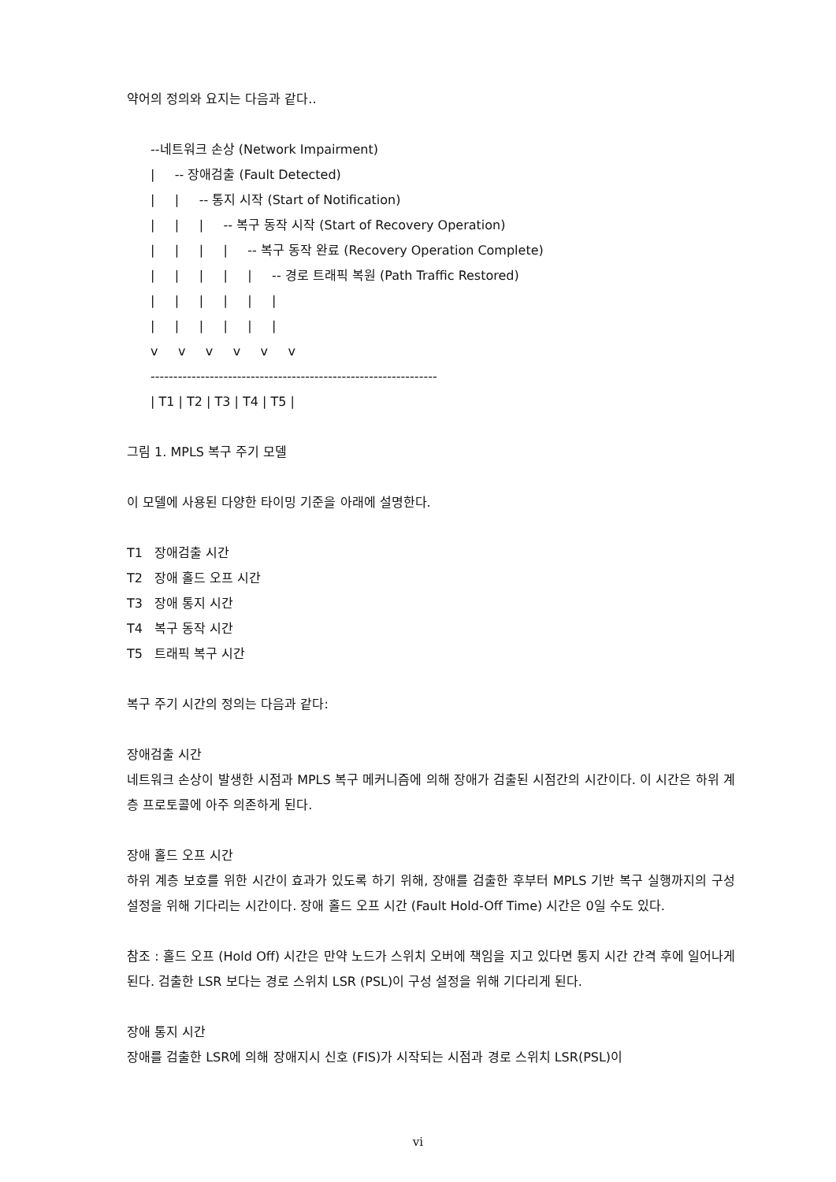약어의 정의와 요지는 다음과 같다..
--네트워크 손상 (Network Impairment)
|     -- 장애검출 (Fault Detected)
|     |     -- 통지 시작 (Start of Notification)
|     |     |     -- 복구 동작 시작 (Start of Recovery Operation)
|     |     |     |     -- 복구 동작 완료 (Recovery Operation Complete)
|     |     |     |     |     -- 경로 트래픽 복원 (Path Traffic Restored)
|     |     |     |     |     |
|     |     |     |     |     |
v     v     v     v     v     v
---------------------------------------------------------------
| T1 | T2 | T3 | T4 | T5 |
그림 1. MPLS 복구 주기 모델
이 모델에 사용된 다양한 타이밍 기준을 아래에 설명한다.
T1 장애검출 시간
T2 장애 홀드 오프 시간
T3 장애 통지 시간
T4 복구 동작 시간
T5 트래픽 복구 시간
복구 주기 시간의 정의는 다음과 같다:
장애검출 시간
네트워크 손상이 발생한 시점과 MPLS 복구 메커니즘에 의해 장애가 검출된 시점간의 시간이다. 이 시간은 하위 계층 프로토콜에 아주 의존하게 된다.
장애 홀드 오프 시간
하위 계층 보호를 위한 시간이 효과가 있도록 하기 위해, 장애를 검출한 후부터 MPLS 기반 복구 실행까지의 구성 설정을 위해 기다리는 시간이다. 장애 홀드 오프 시간 (Fault Hold-Off Time) 시간은 0일 수도 있다.
참조 : 홀드 오프 (Hold Off) 시간은 만약 노드가 스위치 오버에 책임을 지고 있다면 통지 시간 간격 후에 일어나게 된다. 검출한 LSR 보다는 경로 스위치 LSR (PSL)이 구성 설정을 위해 기다리게 된다.
장애 통지 시간
장애를 검출한 LSR에 의해 장애지시 신호 (FIS)가 시작되는 시점과 경로 스위치 LSR(PSL)이
vi